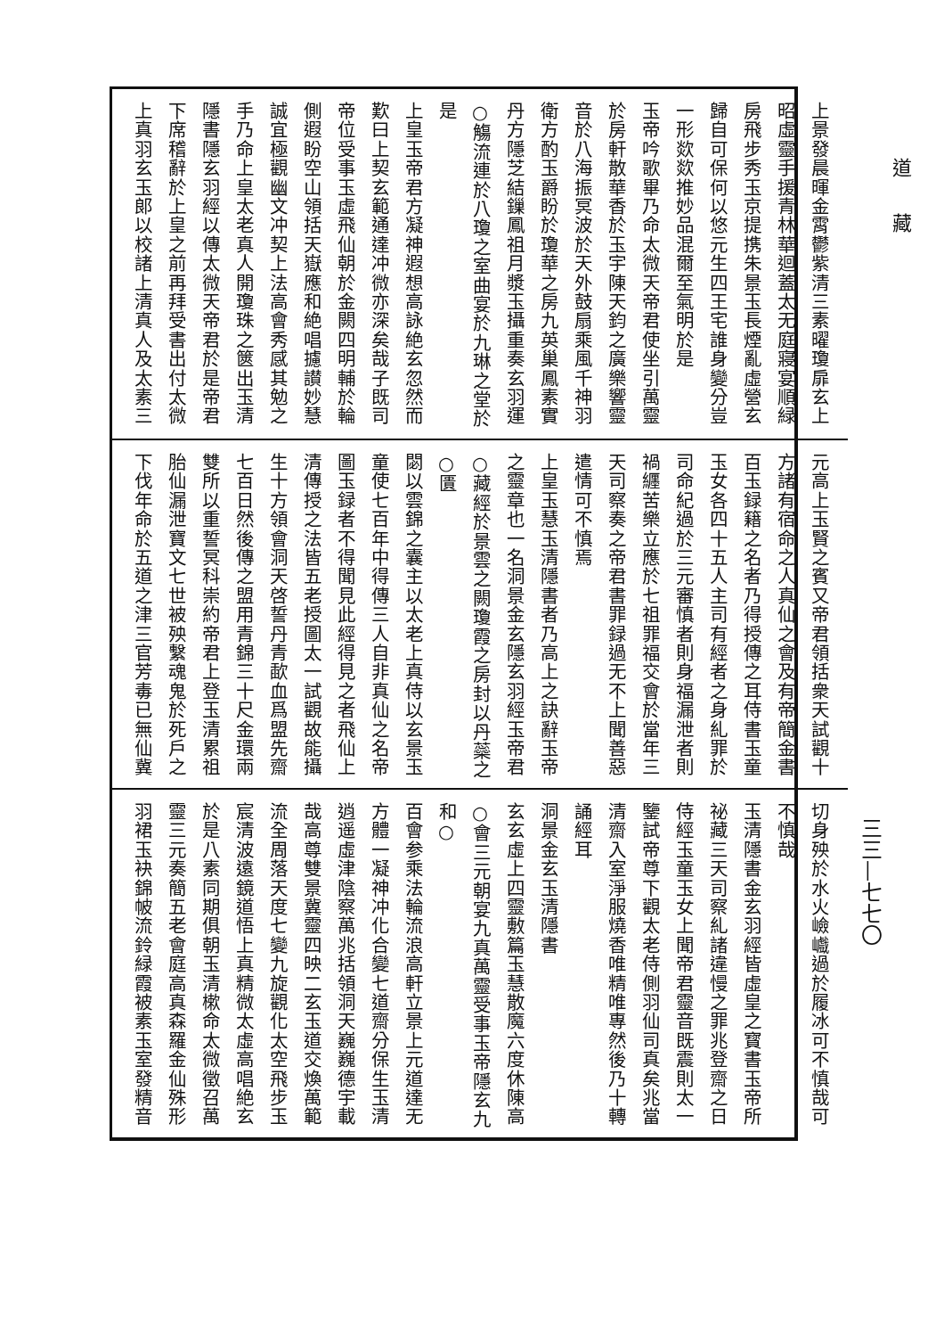道藏
三三—七七〇
上景發晨暉金霄鬱紫清三素曜瓊扉玄上
昭虛靈手援青林華迴蓋太无庭寢宴順緑
房飛步秀玉京提携朱景玉長煙亂虛營玄
歸自可保何以悠元生四王宅誰身變分豈
一形欻欻推妙品混爾至氣明於是
玉帝吟歌畢乃命太微天帝君使坐引萬靈
於房軒散華香於玉宇陳天鈞之廣樂響靈
音於八海振冥波於天外鼓扇乘風千神羽
衛方酌玉爵盼於瓊華之房九英巢鳳素實
丹方隱芝結鏁鳳祖月漿玉攝重奏玄羽運
○觴流連於八瓊之室曲宴於九琳之堂於是
上皇玉帝君方凝神遐想高詠絶玄忽然而
歎曰上契玄範通達冲微亦深矣哉子既司
帝位受事玉虛飛仙朝於金闕四明輔於輪
側遐盼空山領括天嶽應和絶唱攄讃妙慧
誠宜極觀幽文冲契上法高會秀感其勉之
手乃命上皇太老真人開瓊珠之篋出玉清
隱書隱玄羽經以傳太微天帝君於是帝君
下席稽辭於上皇之前再拜受書出付太微
上真羽玄玉郎以校諸上清真人及太素三
元高上玉賢之賓又帝君領括衆天試觀十
方諸有宿命之人真仙之會及有帝簡金書
百玉録籍之名者乃得授傳之耳侍書玉童
玉女各四十五人主司有經者之身糺罪於
司命紀過於三元審慎者則身福漏泄者則
禍纒苦樂立應於七祖罪福交會於當年三
天司察奏之帝君書罪録過无不上聞善惡
遣情可不慎焉
上皇玉慧玉清隱書者乃高上之訣辭玉帝
之靈章也一名洞景金玄隱玄羽經玉帝君
○藏經於景雲之闕瓊霞之房封以丹蘂之○匱
閟以雲錦之囊主以太老上真侍以玄景玉
童使七百年中得傳三人自非真仙之名帝
圖玉録者不得聞見此經得見之者飛仙上
清傳授之法皆五老授圖太一試觀故能攝
生十方領會洞天啓誓丹青歃血爲盟先齋
七百日然後傳之盟用青錦三十尺金環兩
雙所以重誓冥科崇約帝君上登玉清累祖
胎仙漏泄寶文七世被殃繫魂鬼於死戶之
下伐年命於五道之津三官芳毒已無仙冀
切身殃於水火嶮巇過於履冰可不慎哉可
不慎哉
玉清隱書金玄羽經皆虛皇之寳書玉帝所
祕藏三天司察糺諸違慢之罪兆登齋之日
侍經玉童玉女上聞帝君靈音既震則太一
鑒試帝尊下觀太老侍側羽仙司真矣兆當
清齋入室淨服燒香唯精唯專然後乃十轉
誦經耳
洞景金玄玉清隱書
玄玄虛上四靈敷篇玉慧散魔六度休陳高
○會三元朝宴九真萬靈受事玉帝隱玄九和○
百會参乘法輪流浪高軒立景上元道達无
方體一凝神冲化合變七道齋分保生玉清
逍遥虛津陰察萬兆括領洞天巍巍德宇載
哉高尊雙景冀靈四映二玄玉道交煥萬範
流全周落天度七變九旋觀化太空飛步玉
宸清波遠鏡道悟上真精微太虛高唱絶玄
於是八素同期俱朝玉清樕命太微徵召萬
靈三元奏簡五老會庭高真森羅金仙殊形
羽裙玉袂錦帔流鈴緑霞被素玉室發精音